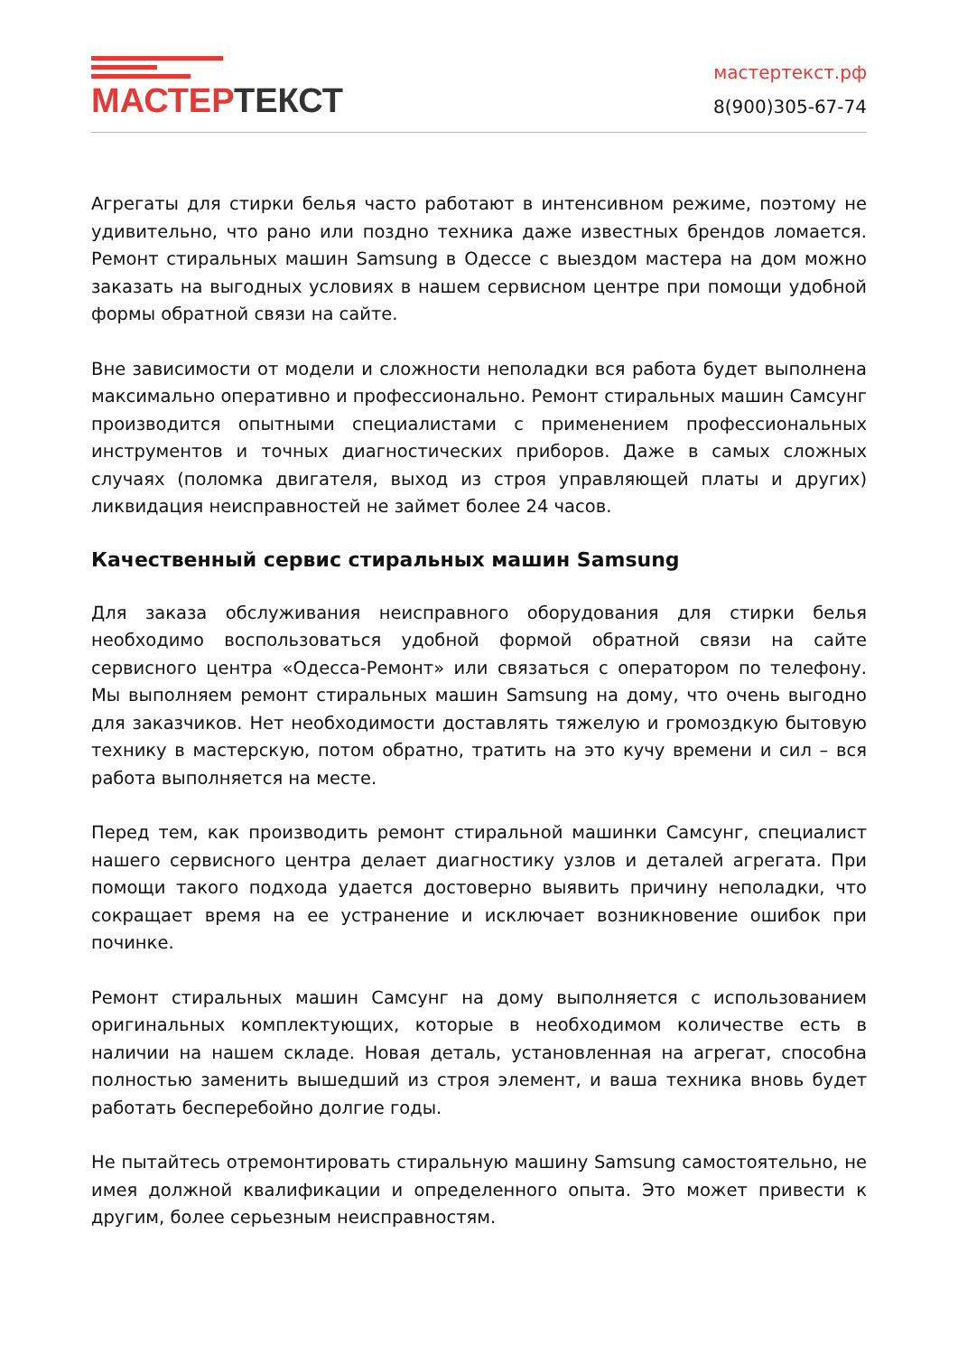МАСТЕР ТЕКСТ
мастертекст.рф
8(900)305-67-74
Агрегаты для стирки белья часто работают в интенсивном режиме, поэтому не удивительно, что рано или поздно техника даже известных брендов ломается. Ремонт стиральных машин Samsung в Одессе с выездом мастера на дом можно заказать на выгодных условиях в нашем сервисном центре при помощи удобной формы обратной связи на сайте.
Вне зависимости от модели и сложности неполадки вся работа будет выполнена максимально оперативно и профессионально. Ремонт стиральных машин Самсунг производится опытными специалистами с применением профессиональных инструментов и точных диагностических приборов. Даже в самых сложных случаях (поломка двигателя, выход из строя управляющей платы и других) ликвидация неисправностей не займет более 24 часов.
Качественный сервис стиральных машин Samsung
Для заказа обслуживания неисправного оборудования для стирки белья необходимо воспользоваться удобной формой обратной связи на сайте сервисного центра «Одесса-Ремонт» или связаться с оператором по телефону. Мы выполняем ремонт стиральных машин Samsung на дому, что очень выгодно для заказчиков. Нет необходимости доставлять тяжелую и громоздкую бытовую технику в мастерскую, потом обратно, тратить на это кучу времени и сил – вся работа выполняется на месте.
Перед тем, как производить ремонт стиральной машинки Самсунг, специалист нашего сервисного центра делает диагностику узлов и деталей агрегата. При помощи такого подхода удается достоверно выявить причину неполадки, что сокращает время на ее устранение и исключает возникновение ошибок при починке.
Ремонт стиральных машин Самсунг на дому выполняется с использованием оригинальных комплектующих, которые в необходимом количестве есть в наличии на нашем складе. Новая деталь, установленная на агрегат, способна полностью заменить вышедший из строя элемент, и ваша техника вновь будет работать бесперебойно долгие годы.
Не пытайтесь отремонтировать стиральную машину Samsung самостоятельно, не имея должной квалификации и определенного опыта. Это может привести к другим, более серьезным неисправностям.